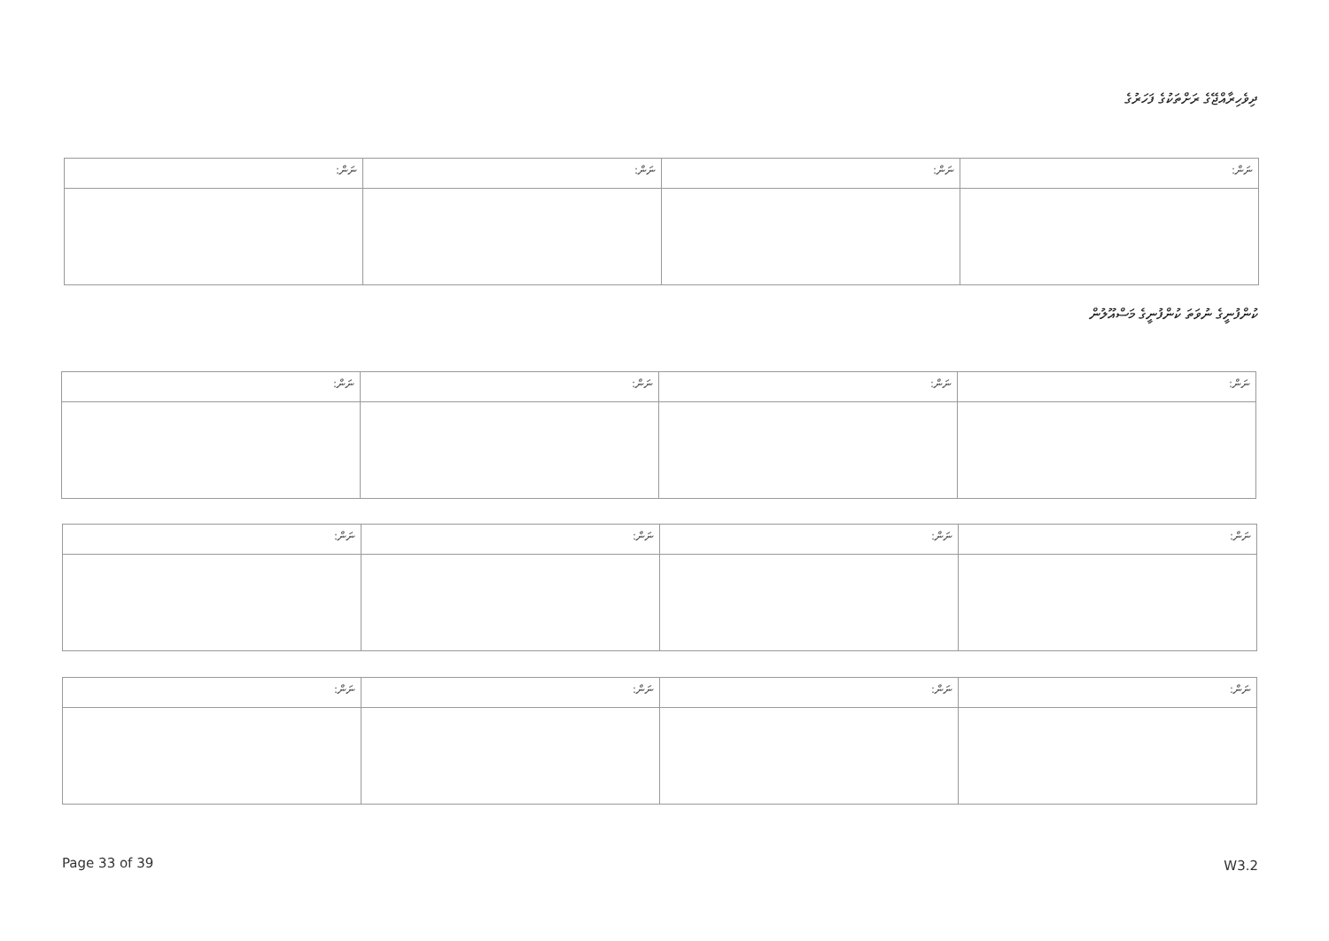ދިވެހިރާއްޖޭގެ ރަށްތަކުގެ ފަހަރުގެ
| ނަން: | ނަން: | ނަން: | ނަން: |
| --- | --- | --- | --- |
ކުންފުނީގެ ނުވަތަ ކުންފުނީގެ މަސްއޫލުން
| ނަން: | ނަން: | ނަން: | ނަން: |
| --- | --- | --- | --- |
| ނަން: | ނަން: | ނަން: | ނަން: |
| --- | --- | --- | --- |
| ނަން: | ނަން: | ނަން: | ނަން: |
| --- | --- | --- | --- |
Page 33 of 39 W3.2